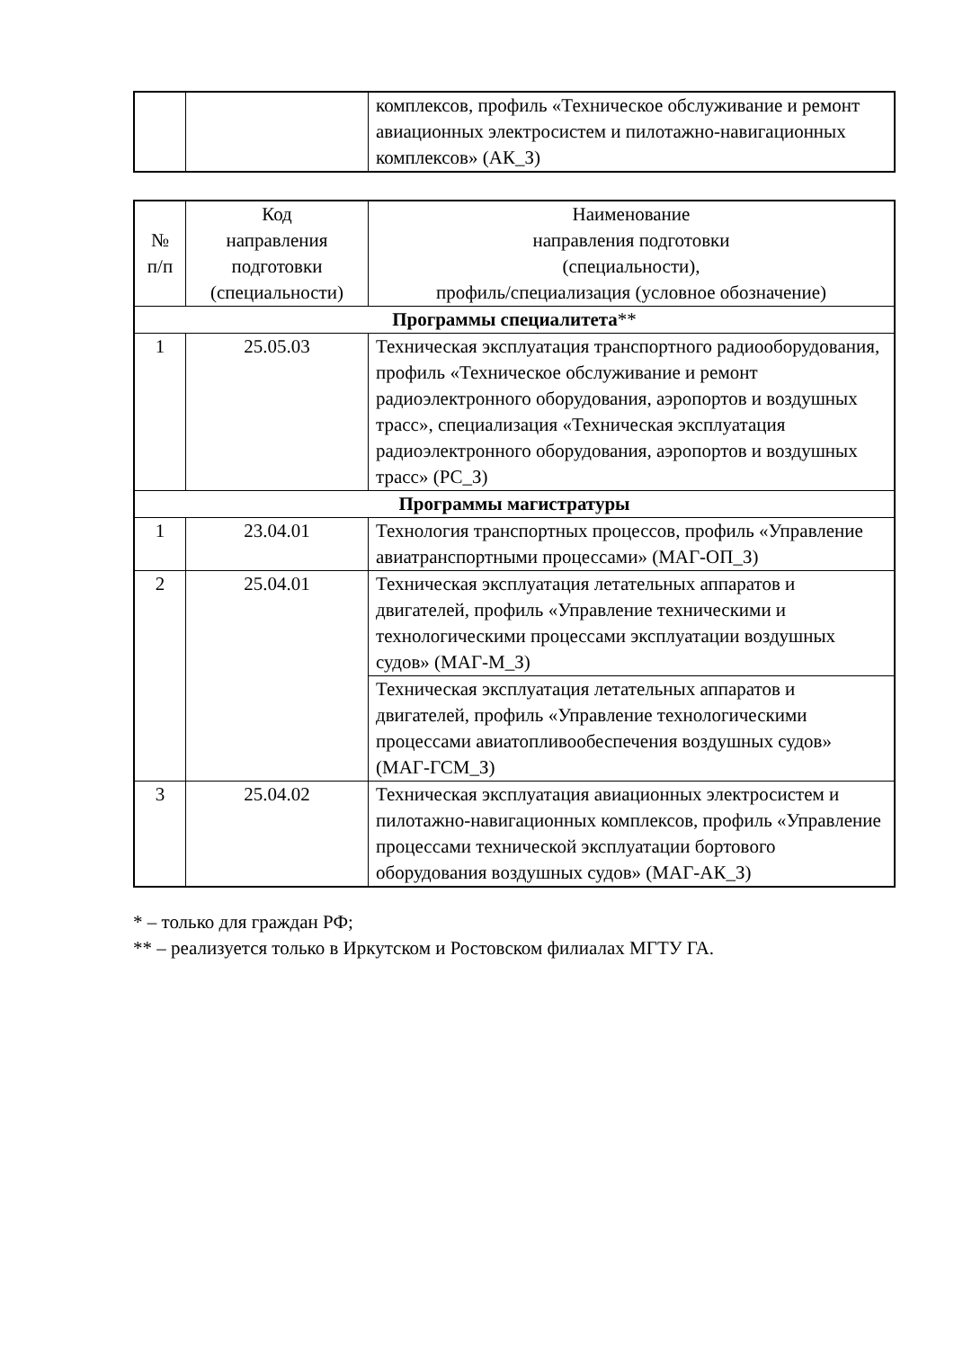| | | комплексов, профиль «Техническое обслуживание и ремонт авиационных электросистем и пилотажно-навигационных комплексов» (АК_З) |
| № п/п | Код направления подготовки (специальности) | Наименование направления подготовки (специальности), профиль/специализация (условное обозначение) |
| --- | --- | --- |
| Программы специалитета ** | | |
| 1 | 25.05.03 | Техническая эксплуатация транспортного радиооборудования, профиль «Техническое обслуживание и ремонт радиоэлектронного оборудования, аэропортов и воздушных трасс», специализация «Техническая эксплуатация радиоэлектронного оборудования, аэропортов и воздушных трасс» (РС_З) |
| Программы магистратуры | | |
| 1 | 23.04.01 | Технология транспортных процессов, профиль «Управление авиатранспортными процессами» (МАГ-ОП_З) |
| 2 | 25.04.01 | Техническая эксплуатация летательных аппаратов и двигателей, профиль «Управление техническими и технологическими процессами эксплуатации воздушных судов» (МАГ-М_З) |
| | | Техническая эксплуатация летательных аппаратов и двигателей, профиль «Управление технологическими процессами авиатопливообеспечения воздушных судов» (МАГ-ГСМ_З) |
| 3 | 25.04.02 | Техническая эксплуатация авиационных электросистем и пилотажно-навигационных комплексов, профиль «Управление процессами технической эксплуатации бортового оборудования воздушных судов» (МАГ-АК_З) |
* – только для граждан РФ;
** – реализуется только в Иркутском и Ростовском филиалах МГТУ ГА.